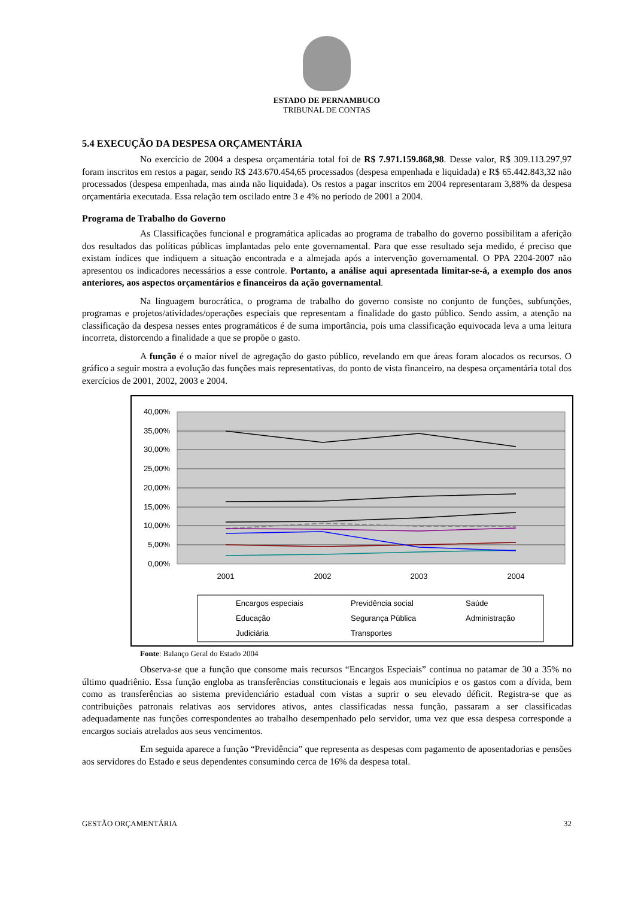ESTADO DE PERNAMBUCO
TRIBUNAL DE CONTAS
5.4 EXECUÇÃO DA DESPESA ORÇAMENTÁRIA
No exercício de 2004 a despesa orçamentária total foi de R$ 7.971.159.868,98. Desse valor, R$ 309.113.297,97 foram inscritos em restos a pagar, sendo R$ 243.670.454,65 processados (despesa empenhada e liquidada) e R$ 65.442.843,32 não processados (despesa empenhada, mas ainda não liquidada). Os restos a pagar inscritos em 2004 representaram 3,88% da despesa orçamentária executada. Essa relação tem oscilado entre 3 e 4% no período de 2001 a 2004.
Programa de Trabalho do Governo
As Classificações funcional e programática aplicadas ao programa de trabalho do governo possibilitam a aferição dos resultados das políticas públicas implantadas pelo ente governamental. Para que esse resultado seja medido, é preciso que existam índices que indiquem a situação encontrada e a almejada após a intervenção governamental. O PPA 2204-2007 não apresentou os indicadores necessários a esse controle. Portanto, a análise aqui apresentada limitar-se-á, a exemplo dos anos anteriores, aos aspectos orçamentários e financeiros da ação governamental.
Na linguagem burocrática, o programa de trabalho do governo consiste no conjunto de funções, subfunções, programas e projetos/atividades/operações especiais que representam a finalidade do gasto público. Sendo assim, a atenção na classificação da despesa nesses entes programáticos é de suma importância, pois uma classificação equivocada leva a uma leitura incorreta, distorcendo a finalidade a que se propõe o gasto.
A função é o maior nível de agregação do gasto público, revelando em que áreas foram alocados os recursos. O gráfico a seguir mostra a evolução das funções mais representativas, do ponto de vista financeiro, na despesa orçamentária total dos exercícios de 2001, 2002, 2003 e 2004.
40,00%
35,00%
30,00%
25,00%
20,00%
15,00%
10,00%
5,00%
0,00%
2001
2002
2003
2004
Encargos especiais
Previdência social
Saúde
Educação
Segurança Pública
Administração
Judiciária
Transportes
Fonte: Balanço Geral do Estado 2004
Observa-se que a função que consome mais recursos “Encargos Especiais” continua no patamar de 30 a 35% no último quadriênio. Essa função engloba as transferências constitucionais e legais aos municípios e os gastos com a dívida, bem como as transferências ao sistema previdenciário estadual com vistas a suprir o seu elevado déficit. Registra-se que as contribuições patronais relativas aos servidores ativos, antes classificadas nessa função, passaram a ser classificadas adequadamente nas funções correspondentes ao trabalho desempenhado pelo servidor, uma vez que essa despesa corresponde a encargos sociais atrelados aos seus vencimentos.
Em seguida aparece a função “Previdência” que representa as despesas com pagamento de aposentadorias e pensões aos servidores do Estado e seus dependentes consumindo cerca de 16% da despesa total.
GESTÃO ORÇAMENTÁRIA 32